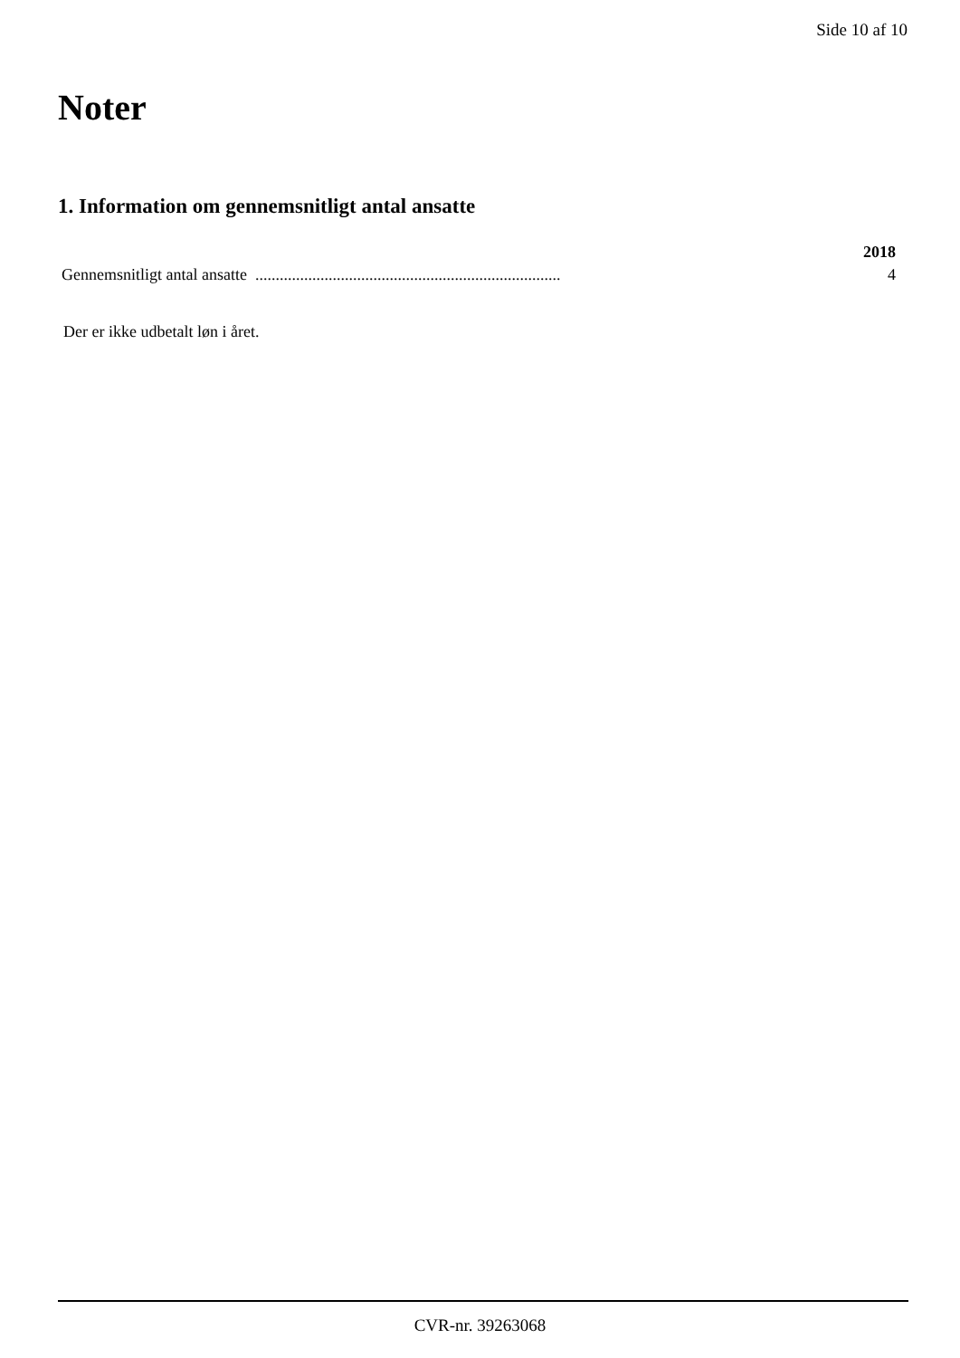Side 10 af 10
Noter
1. Information om gennemsnitligt antal ansatte
| | 2018 |
| --- | --- |
| Gennemsnitligt antal ansatte ........................................................................... | 4 |
Der er ikke udbetalt løn i året.
CVR-nr. 39263068